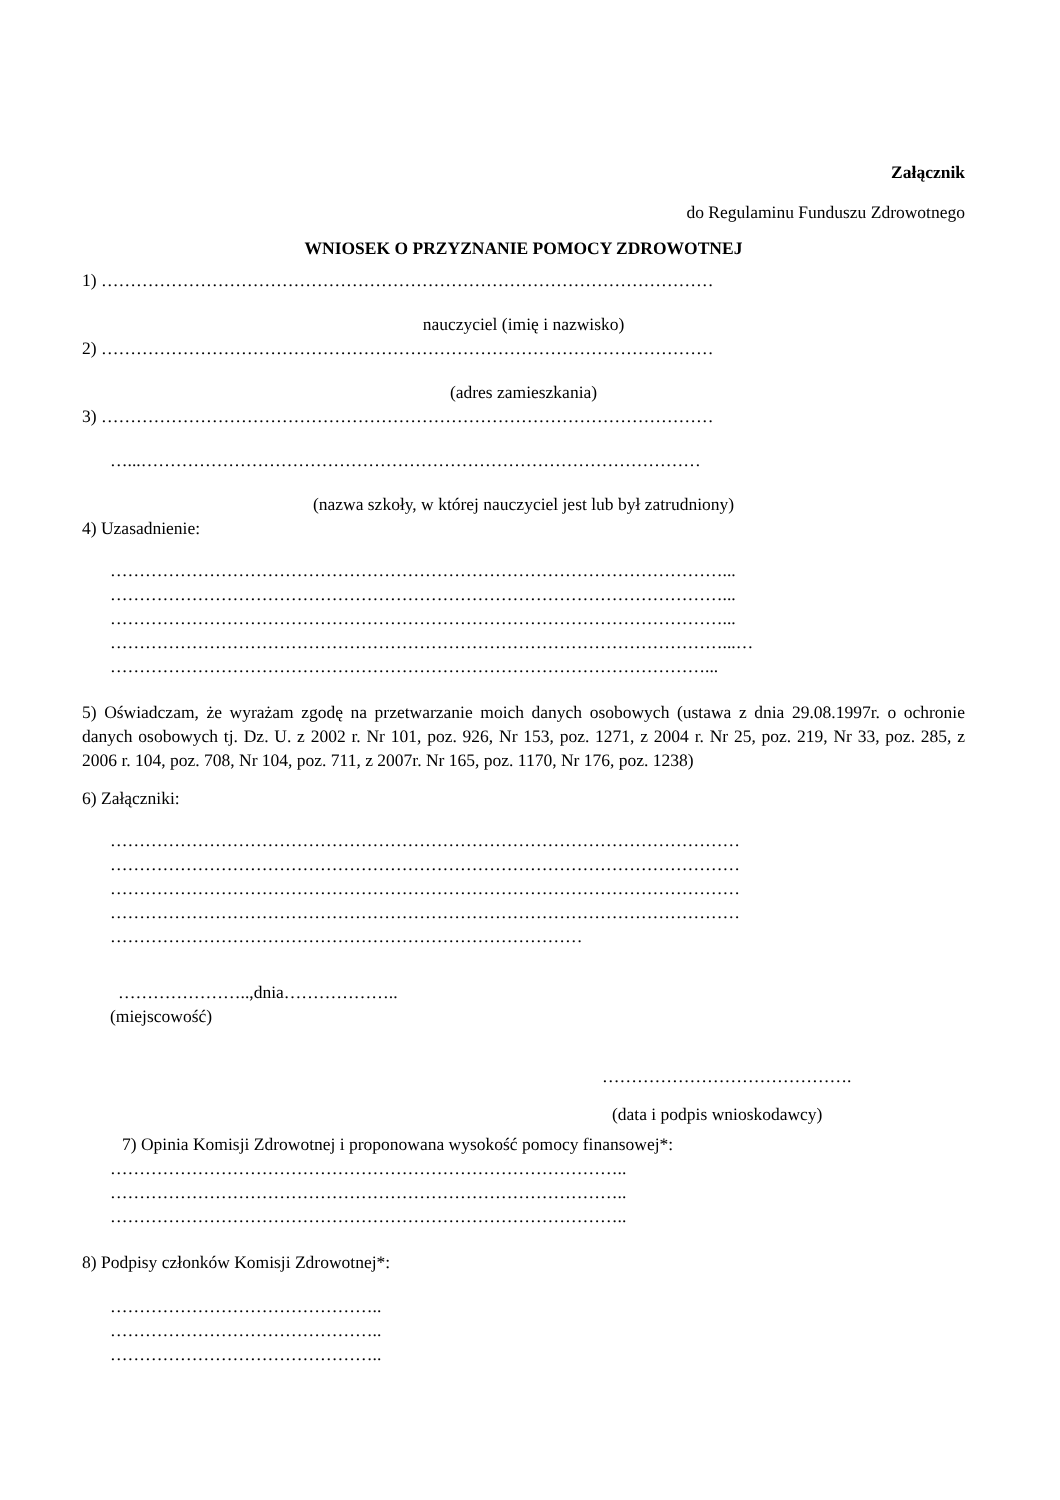Załącznik
do Regulaminu Funduszu Zdrowotnego
WNIOSEK O PRZYZNANIE POMOCY ZDROWOTNEJ
1) ……………………………………………………………………………………………
nauczyciel (imię i nazwisko)
2) ……………………………………………………………………………………………
(adres zamieszkania)
3) ……………………………………………………………………………………………
…...……………………………………………………………………………………
(nazwa szkoły, w której nauczyciel jest lub był zatrudniony)
4) Uzasadnienie:
……………………………………………………………………………………………...
……………………………………………………………………………………………...
……………………………………………………………………………………………...
……………………………………………………………………………………………...…
…………………………………………………………………………………………...
5) Oświadczam, że wyrażam zgodę na przetwarzanie moich danych osobowych (ustawa z dnia 29.08.1997r. o ochronie danych osobowych tj. Dz. U. z 2002 r. Nr 101, poz. 926, Nr 153, poz. 1271, z 2004 r. Nr 25, poz. 219, Nr 33, poz. 285, z 2006 r. 104, poz. 708, Nr 104, poz. 711, z 2007r. Nr 165, poz. 1170, Nr 176, poz. 1238)
6) Załączniki:
………………………………………………………………………………………………
………………………………………………………………………………………………
………………………………………………………………………………………………
………………………………………………………………………………………………
………………………………………………………………………
…………………..,dnia………………..
(miejscowość)
…………………………………….
(data i podpis wnioskodawcy)
7) Opinia Komisji Zdrowotnej i proponowana wysokość pomocy finansowej*:
……………………………………………………………………………..
……………………………………………………………………………..
……………………………………………………………………………..
8) Podpisy członków Komisji Zdrowotnej*:
………………………………………..
………………………………………..
………………………………………..